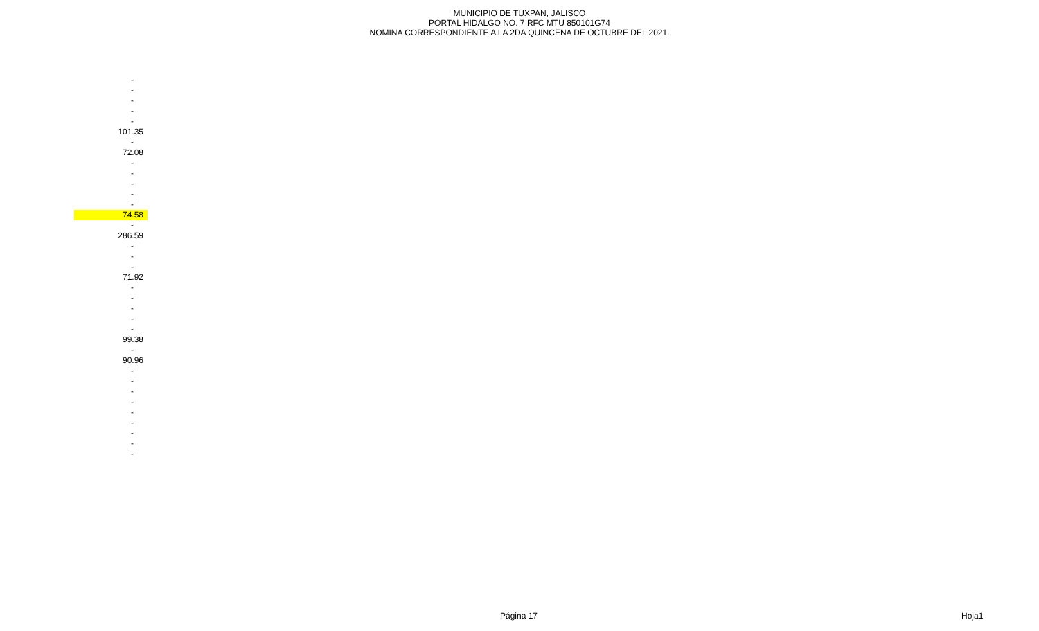MUNICIPIO DE TUXPAN, JALISCO
PORTAL HIDALGO NO. 7 RFC MTU 850101G74
NOMINA CORRESPONDIENTE A LA 2DA QUINCENA DE OCTUBRE DEL 2021.
| - |
| - |
| - |
| - |
| - |
| 101.35 |
| - |
| 72.08 |
| - |
| - |
| - |
| - |
| - |
| 74.58 |
| - |
| 286.59 |
| - |
| - |
| - |
| 71.92 |
| - |
| - |
| - |
| - |
| - |
| 99.38 |
| - |
| 90.96 |
| - |
| - |
| - |
| - |
| - |
| - |
| - |
| - |
| - |
Página 17 Hoja1